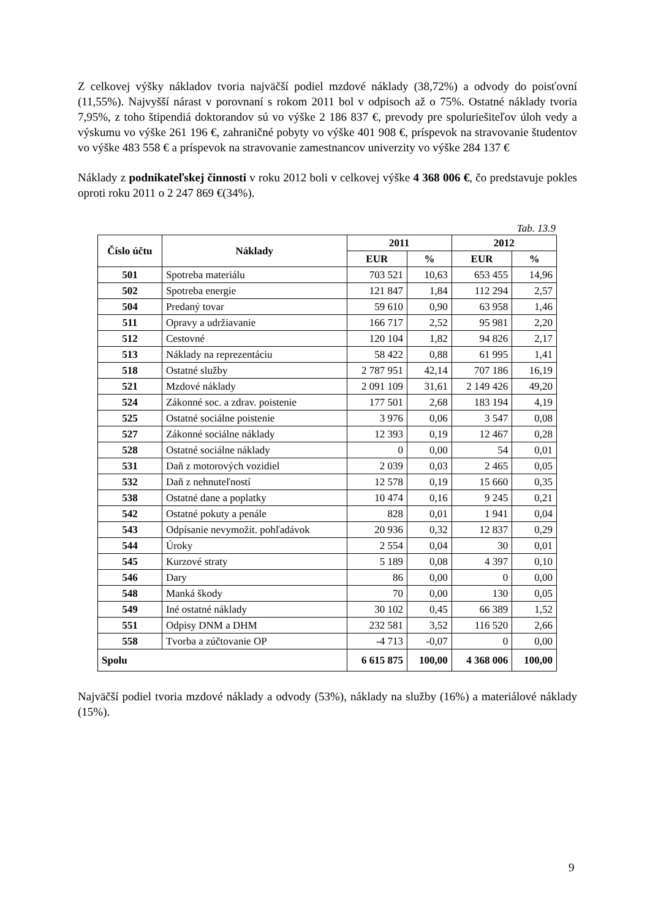Z celkovej výšky nákladov tvoria najväčší podiel mzdové náklady (38,72%) a odvody do poisťovní (11,55%). Najvyšší nárast v porovnaní s rokom 2011 bol v odpisoch až o 75%. Ostatné náklady tvoria 7,95%, z toho štipendiá doktorandov sú vo výške 2 186 837 €, prevody pre spoluriešiteľov úloh vedy a výskumu vo výške 261 196 €, zahraničné pobyty vo výške 401 908 €, príspevok na stravovanie študentov vo výške 483 558 € a príspevok na stravovanie zamestnancov univerzity vo výške 284 137 €
Náklady z podnikateľskej činnosti v roku 2012 boli v celkovej výške 4 368 006 €, čo predstavuje pokles oproti roku 2011 o 2 247 869 €(34%).
Tab. 13.9
| Číslo účtu | Náklady | 2011 | | 2012 | |
| --- | --- | --- | --- | --- | --- |
| | | EUR | % | EUR | % |
| 501 | Spotreba materiálu | 703 521 | 10,63 | 653 455 | 14,96 |
| 502 | Spotreba energie | 121 847 | 1,84 | 112 294 | 2,57 |
| 504 | Predaný tovar | 59 610 | 0,90 | 63 958 | 1,46 |
| 511 | Opravy a udržiavanie | 166 717 | 2,52 | 95 981 | 2,20 |
| 512 | Cestovné | 120 104 | 1,82 | 94 826 | 2,17 |
| 513 | Náklady na reprezentáciu | 58 422 | 0,88 | 61 995 | 1,41 |
| 518 | Ostatné služby | 2 787 951 | 42,14 | 707 186 | 16,19 |
| 521 | Mzdové náklady | 2 091 109 | 31,61 | 2 149 426 | 49,20 |
| 524 | Zákonné soc. a zdrav. poistenie | 177 501 | 2,68 | 183 194 | 4,19 |
| 525 | Ostatné sociálne poistenie | 3 976 | 0,06 | 3 547 | 0,08 |
| 527 | Zákonné sociálne náklady | 12 393 | 0,19 | 12 467 | 0,28 |
| 528 | Ostatné sociálne náklady | 0 | 0,00 | 54 | 0,01 |
| 531 | Daň z motorových vozidiel | 2 039 | 0,03 | 2 465 | 0,05 |
| 532 | Daň z nehnuteľností | 12 578 | 0,19 | 15 660 | 0,35 |
| 538 | Ostatné dane a poplatky | 10 474 | 0,16 | 9 245 | 0,21 |
| 542 | Ostatné pokuty a penále | 828 | 0,01 | 1 941 | 0,04 |
| 543 | Odpísanie nevymožit. pohľadávok | 20 936 | 0,32 | 12 837 | 0,29 |
| 544 | Úroky | 2 554 | 0,04 | 30 | 0,01 |
| 545 | Kurzové straty | 5 189 | 0,08 | 4 397 | 0,10 |
| 546 | Dary | 86 | 0,00 | 0 | 0,00 |
| 548 | Manká škody | 70 | 0,00 | 130 | 0,05 |
| 549 | Iné ostatné náklady | 30 102 | 0,45 | 66 389 | 1,52 |
| 551 | Odpisy DNM a DHM | 232 581 | 3,52 | 116 520 | 2,66 |
| 558 | Tvorba a zúčtovanie OP | -4 713 | -0,07 | 0 | 0,00 |
| Spolu | | 6 615 875 | 100,00 | 4 368 006 | 100,00 |
Najväčší podiel tvoria mzdové náklady a odvody (53%), náklady na služby (16%) a materiálové náklady (15%).
9